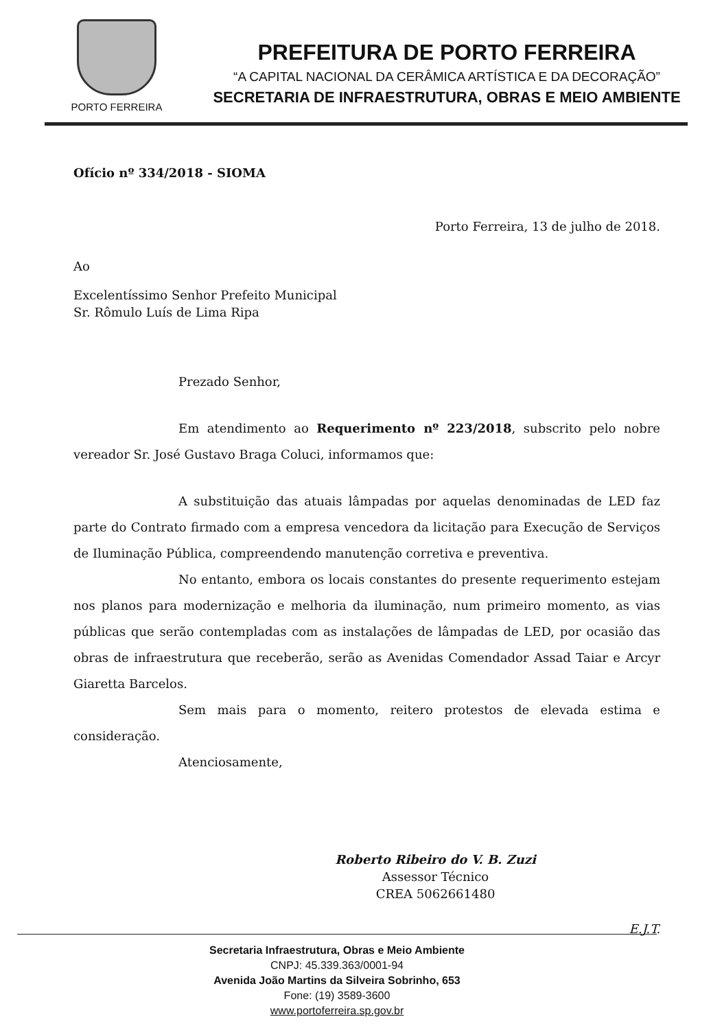PORTO FERREIRA
PREFEITURA DE PORTO FERREIRA
“A CAPITAL NACIONAL DA CERÂMICA ARTÍSTICA E DA DECORAÇÃO”
SECRETARIA DE INFRAESTRUTURA, OBRAS E MEIO AMBIENTE
Ofício nº 334/2018 - SIOMA
Porto Ferreira, 13 de julho de 2018.
Ao
Excelentíssimo Senhor Prefeito Municipal
Sr. Rômulo Luís de Lima Ripa
Prezado Senhor,
Em atendimento ao Requerimento nº 223/2018, subscrito pelo nobre vereador Sr. José Gustavo Braga Coluci, informamos que:
A substituição das atuais lâmpadas por aquelas denominadas de LED faz parte do Contrato firmado com a empresa vencedora da licitação para Execução de Serviços de Iluminação Pública, compreendendo manutenção corretiva e preventiva.
No entanto, embora os locais constantes do presente requerimento estejam nos planos para modernização e melhoria da iluminação, num primeiro momento, as vias públicas que serão contempladas com as instalações de lâmpadas de LED, por ocasião das obras de infraestrutura que receberão, serão as Avenidas Comendador Assad Taiar e Arcyr Giaretta Barcelos.
Sem mais para o momento, reitero protestos de elevada estima e consideração.
Atenciosamente,
Roberto Ribeiro do V. B. Zuzi
Assessor Técnico
CREA 5062661480
E.J.T.
Secretaria Infraestrutura, Obras e Meio Ambiente
CNPJ: 45.339.363/0001-94
Avenida João Martins da Silveira Sobrinho, 653
Fone: (19) 3589-3600
www.portoferreira.sp.gov.br